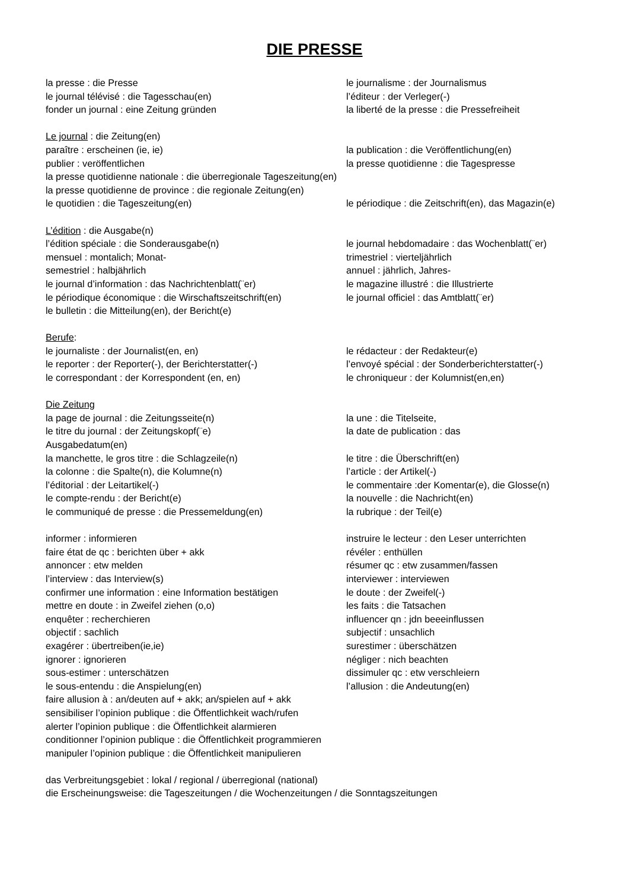DIE PRESSE
la presse : die Presse le journalisme : der Journalismus
le journal télévisé : die Tagesschau(en) l’éditeur : der Verleger(-)
fonder un journal : eine Zeitung gründen la liberté de la presse : die Pressefreiheit
Le journal : die Zeitung(en)
paraître : erscheinen (ie, ie) la publication : die Veröffentlichung(en)
publier : veröffentlichen la presse quotidienne : die Tagespresse
la presse quotidienne nationale : die überregionale Tageszeitung(en)
la presse quotidienne de province : die regionale Zeitung(en)
le quotidien : die Tageszeitung(en) le périodique : die Zeitschrift(en), das Magazin(e)
L’édition : die Ausgabe(n)
l’édition spéciale : die Sonderausgabe(n) le journal hebdomadaire : das Wochenblatt(¨er)
mensuel : montalich; Monat- trimestriel : vierteljährlich
semestriel : halbjährlich annuel : jährlich, Jahres-
le journal d’information : das Nachrichtenblatt(¨er) le magazine illustré : die Illustrierte
le périodique économique : die Wirschaftszeitschrift(en) le journal officiel : das Amtblatt(¨er)
le bulletin : die Mitteilung(en), der Bericht(e)
Berufe:
le journaliste : der Journalist(en, en) le rédacteur : der Redakteur(e)
le reporter : der Reporter(-), der Berichterstatter(-) l’envoyé spécial : der Sonderberichterstatter(-)
le correspondant : der Korrespondent (en, en) le chroniqueur : der Kolumnist(en,en)
Die Zeitung
la page de journal : die Zeitungsseite(n) la une : die Titelseite,
le titre du journal : der Zeitungskopf(¨e) la date de publication : das
Ausgabedatum(en)
la manchette, le gros titre : die Schlagzeile(n) le titre : die Überschrift(en)
la colonne : die Spalte(n), die Kolumne(n) l’article : der Artikel(-)
l’éditorial : der Leitartikel(-) le commentaire :der Komentar(e), die Glosse(n)
le compte-rendu : der Bericht(e) la nouvelle : die Nachricht(en)
le communiqué de presse : die Pressemeldung(en) la rubrique : der Teil(e)
informer : informieren instruire le lecteur : den Leser unterrichten
faire état de qc : berichten über + akk révéler : enthüllen
annoncer : etw melden résumer qc : etw zusammen/fassen
l’interview : das Interview(s) interviewer : interviewen
confirmer une information : eine Information bestätigen le doute : der Zweifel(-)
mettre en doute : in Zweifel ziehen (o,o) les faits : die Tatsachen
enquêter : recherchieren influencer qn : jdn beeeinflussen
objectif : sachlich subjectif : unsachlich
exagérer : übertreiben(ie,ie) surestimer : überschätzen
ignorer : ignorieren négliger : nich beachten
sous-estimer : unterschätzen dissimuler qc : etw verschleiern
le sous-entendu : die Anspielung(en) l’allusion : die Andeutung(en)
faire allusion à : an/deuten auf + akk; an/spielen auf + akk
sensibiliser l’opinion publique : die Öffentlichkeit wach/rufen
alerter l’opinion publique : die Öffentlichkeit alarmieren
conditionner l’opinion publique : die Öffentlichkeit programmieren
manipuler l’opinion publique : die Öffentlichkeit manipulieren
das Verbreitungsgebiet : lokal / regional / überregional (national)
die Erscheinungsweise: die Tageszeitungen / die Wochenzeitungen / die Sonntagszeitungen